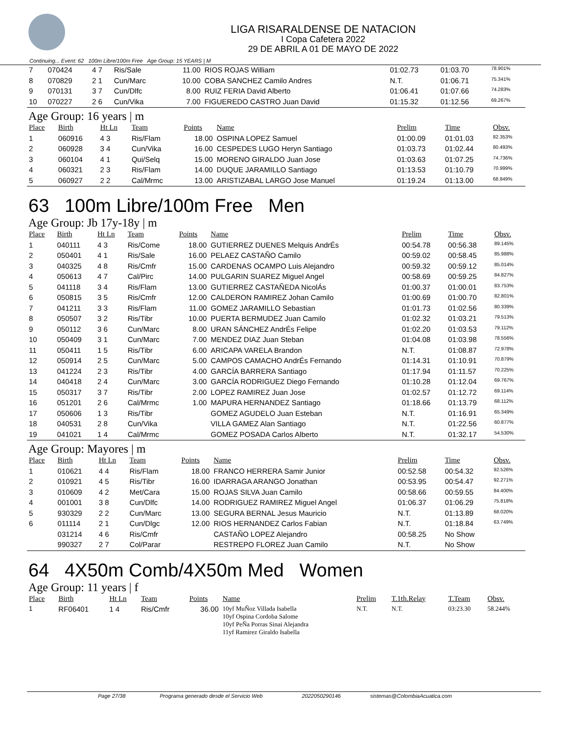LIGA RISARALDENSE DE NATACION
I Copa Cafetera 2022
29 DE ABRIL A 01 DE MAYO DE 2022
Continuing... Event: 62 100m Libre/100m Free Age Group: 15 YEARS | M
| 7 | 070424 | 4 7 | Ris/Sale | 11.00 | RIOS ROJAS William | 01:02.73 | 01:03.70 | 78.901% |
| 8 | 070829 | 2 1 | Cun/Marc | 10.00 | COBA SANCHEZ Camilo Andres | N.T. | 01:06.71 | 75.341% |
| 9 | 070131 | 3 7 | Cun/Dlfc | 8.00 | RUIZ FERIA David Alberto | 01:06.41 | 01:07.66 | 74.283% |
| 10 | 070227 | 2 6 | Cun/Vika | 7.00 | FIGUEREDO CASTRO Juan David | 01:15.32 | 01:12.56 | 69.267% |
Age Group: 16 years | m
| Place | Birth | Ht Ln | Team | Points | Name | Prelim | Time | Obsv. |
| --- | --- | --- | --- | --- | --- | --- | --- | --- |
| 1 | 060916 | 4 3 | Ris/Flam | 18.00 | OSPINA LOPEZ Samuel | 01:00.09 | 01:01.03 | 82.353% |
| 2 | 060928 | 3 4 | Cun/Vika | 16.00 | CESPEDES LUGO Heryn Santiago | 01:03.73 | 01:02.44 | 80.493% |
| 3 | 060104 | 4 1 | Qui/Selq | 15.00 | MORENO GIRALDO Juan Jose | 01:03.63 | 01:07.25 | 74.736% |
| 4 | 060321 | 2 3 | Ris/Flam | 14.00 | DUQUE JARAMILLO Santiago | 01:13.53 | 01:10.79 | 70.999% |
| 5 | 060927 | 2 2 | Cal/Mrmc | 13.00 | ARISTIZABAL LARGO Jose Manuel | 01:19.24 | 01:13.00 | 68.849% |
63 100m Libre/100m Free Men
Age Group: Jb 17y-18y | m
| Place | Birth | Ht Ln | Team | Points | Name | Prelim | Time | Obsv. |
| --- | --- | --- | --- | --- | --- | --- | --- | --- |
| 1 | 040111 | 4 3 | Ris/Come | 18.00 | GUTIERREZ DUENES Melquis AndrÉs | 00:54.78 | 00:56.38 | 89.145% |
| 2 | 050401 | 4 1 | Ris/Sale | 16.00 | PELAEZ CASTAÑO Camilo | 00:59.02 | 00:58.45 | 85.988% |
| 3 | 040325 | 4 8 | Ris/Cmfr | 15.00 | CARDENAS OCAMPO Luis Alejandro | 00:59.32 | 00:59.12 | 85.014% |
| 4 | 050613 | 4 7 | Cal/Pirc | 14.00 | PULGARIN SUAREZ Miguel Angel | 00:58.69 | 00:59.25 | 84.827% |
| 5 | 041118 | 3 4 | Ris/Flam | 13.00 | GUTIERREZ CASTAÑEDA NicolÁs | 01:00.37 | 01:00.01 | 83.753% |
| 6 | 050815 | 3 5 | Ris/Cmfr | 12.00 | CALDERON RAMIREZ Johan Camilo | 01:00.69 | 01:00.70 | 82.801% |
| 7 | 041211 | 3 3 | Ris/Flam | 11.00 | GOMEZ JARAMILLO Sebastian | 01:01.73 | 01:02.56 | 80.339% |
| 8 | 050507 | 3 2 | Ris/Tibr | 10.00 | PUERTA BERMUDEZ Juan Camilo | 01:02.32 | 01:03.21 | 79.513% |
| 9 | 050112 | 3 6 | Cun/Marc | 8.00 | URAN SÁNCHEZ AndrÉs Felipe | 01:02.20 | 01:03.53 | 79.112% |
| 10 | 050409 | 3 1 | Cun/Marc | 7.00 | MENDEZ DIAZ Juan Steban | 01:04.08 | 01:03.98 | 78.556% |
| 11 | 050411 | 1 5 | Ris/Tibr | 6.00 | ARICAPA VARELA Brandon | N.T. | 01:08.87 | 72.978% |
| 12 | 050914 | 2 5 | Cun/Marc | 5.00 | CAMPOS CAMACHO AndrÉs Fernando | 01:14.31 | 01:10.91 | 70.879% |
| 13 | 041224 | 2 3 | Ris/Tibr | 4.00 | GARCÍA BARRERA Santiago | 01:17.94 | 01:11.57 | 70.225% |
| 14 | 040418 | 2 4 | Cun/Marc | 3.00 | GARCÍA RODRIGUEZ Diego Fernando | 01:10.28 | 01:12.04 | 69.767% |
| 15 | 050317 | 3 7 | Ris/Tibr | 2.00 | LOPEZ RAMIREZ Juan Jose | 01:02.57 | 01:12.72 | 69.114% |
| 16 | 051201 | 2 6 | Cal/Mrmc | 1.00 | MAPURA HERNANDEZ Santiago | 01:18.66 | 01:13.79 | 68.112% |
| 17 | 050606 | 1 3 | Ris/Tibr | | GOMEZ AGUDELO Juan Esteban | N.T. | 01:16.91 | 65.349% |
| 18 | 040531 | 2 8 | Cun/Vika | | VILLA GAMEZ Alan Santiago | N.T. | 01:22.56 | 60.877% |
| 19 | 041021 | 1 4 | Cal/Mrmc | | GOMEZ POSADA Carlos Alberto | N.T. | 01:32.17 | 54.530% |
Age Group: Mayores | m
| Place | Birth | Ht Ln | Team | Points | Name | Prelim | Time | Obsv. |
| --- | --- | --- | --- | --- | --- | --- | --- | --- |
| 1 | 010621 | 4 4 | Ris/Flam | 18.00 | FRANCO HERRERA Samir Junior | 00:52.58 | 00:54.32 | 92.526% |
| 2 | 010921 | 4 5 | Ris/Tibr | 16.00 | IDARRAGA ARANGO Jonathan | 00:53.95 | 00:54.47 | 92.271% |
| 3 | 010609 | 4 2 | Met/Cara | 15.00 | ROJAS SILVA Juan Camilo | 00:58.66 | 00:59.55 | 84.400% |
| 4 | 001001 | 3 8 | Cun/Dlfc | 14.00 | RODRIGUEZ RAMIREZ Miguel Angel | 01:06.37 | 01:06.29 | 75.818% |
| 5 | 930329 | 2 2 | Cun/Marc | 13.00 | SEGURA BERNAL Jesus Mauricio | N.T. | 01:13.89 | 68.020% |
| 6 | 011114 | 2 1 | Cun/Dlgc | 12.00 | RIOS HERNANDEZ Carlos Fabian | N.T. | 01:18.84 | 63.749% |
| | 031214 | 4 6 | Ris/Cmfr | | CASTAÑO LOPEZ Alejandro | 00:58.25 | No Show | |
| | 990327 | 2 7 | Col/Parar | | RESTREPO FLOREZ Juan Camilo | N.T. | No Show | |
64 4X50m Comb/4X50m Med Women
Age Group: 11 years | f
| Place | Birth | Ht Ln | Team | Points | Name | Prelim | T.1th.Relay | T.Team | Obsv. |
| --- | --- | --- | --- | --- | --- | --- | --- | --- | --- |
| 1 | RF06401 | 1 4 | Ris/Cmfr | 36.00 | 10yf MuÑoz Villada Isabella 10yf Ospina Cordoba Salome 10yf PeÑa Porras Sinai Alejandra 11yf Ramirez Giraldo Isabella | N.T. | N.T. | 03:23.30 | 58.244% |
Page 27/38 Programa generado desde el Servicio Web 2022050290146 sistemas@ColombiaAcuatica.com